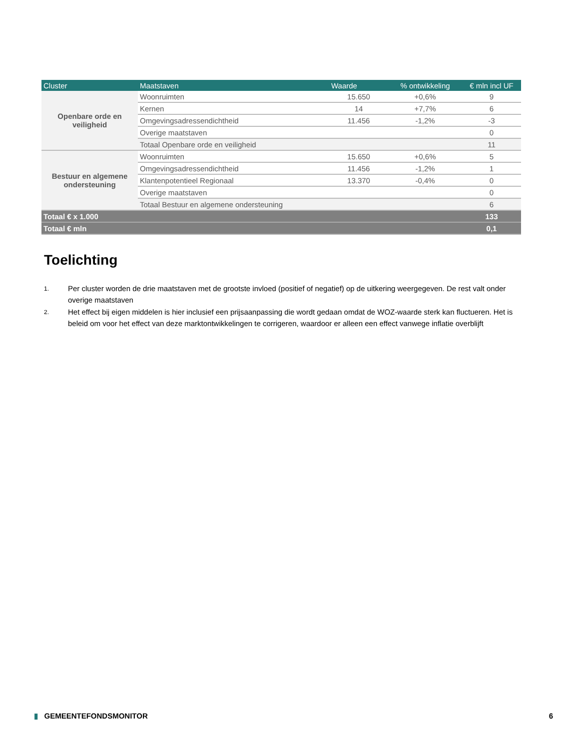| Cluster | Maatstaven | Waarde | % ontwikkeling | € mln incl UF |
| --- | --- | --- | --- | --- |
| Openbare orde en veiligheid | Woonruimten | 15.650 | +0,6% | 9 |
| | Kernen | 14 | +7,7% | 6 |
| | Omgevingsadressendichtheid | 11.456 | -1,2% | -3 |
| | Overige maatstaven | | | 0 |
| | Totaal Openbare orde en veiligheid | | | 11 |
| Bestuur en algemene ondersteuning | Woonruimten | 15.650 | +0,6% | 5 |
| | Omgevingsadressendichtheid | 11.456 | -1,2% | 1 |
| | Klantenpotentieel Regionaal | 13.370 | -0,4% | 0 |
| | Overige maatstaven | | | 0 |
| | Totaal Bestuur en algemene ondersteuning | | | 6 |
| Totaal € x 1.000 | | | | 133 |
| Totaal € mln | | | | 0,1 |
Toelichting
1.
Per cluster worden de drie maatstaven met de grootste invloed (positief of negatief) op de uitkering weergegeven. De rest valt onder overige maatstaven
2.
Het effect bij eigen middelen is hier inclusief een prijsaanpassing die wordt gedaan omdat de WOZ-waarde sterk kan fluctueren. Het is beleid om voor het effect van deze marktontwikkelingen te corrigeren, waardoor er alleen een effect vanwege inflatie overblijft
▮ GEMEENTEFONDSMONITOR 6